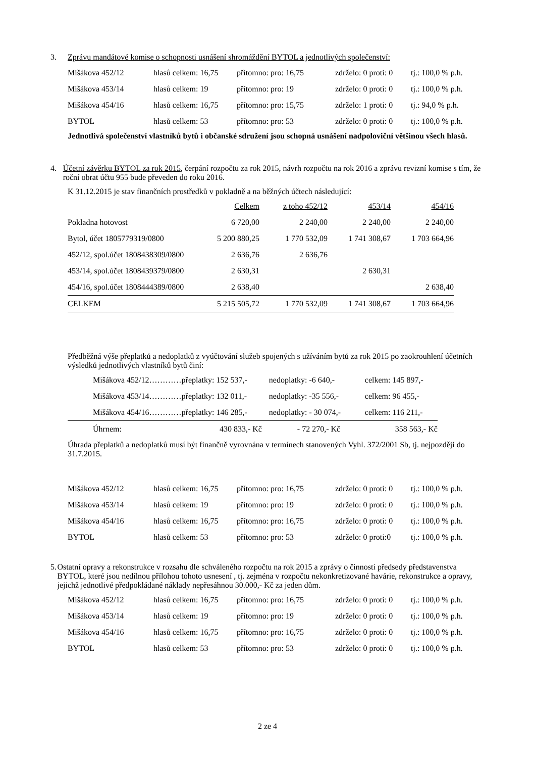3. Zprávu mandátové komise o schopnosti usnášení shromáždění BYTOL a jednotlivých společenství:
| Mišákova 452/12 | hlasů celkem: 16,75 | přítomno: pro: 16,75 | zdrželo: 0 proti: 0 | tj.: 100,0 % p.h. |
| Mišákova 453/14 | hlasů celkem: 19 | přítomno: pro: 19 | zdrželo: 0 proti: 0 | tj.: 100,0 % p.h. |
| Mišákova 454/16 | hlasů celkem: 16,75 | přítomno: pro: 15,75 | zdrželo: 1 proti: 0 | tj.: 94,0 % p.h. |
| BYTOL | hlasů celkem: 53 | přítomno: pro: 53 | zdrželo: 0 proti: 0 | tj.: 100,0 % p.h. |
Jednotlivá společenství vlastníků bytů i občanské sdružení jsou schopná usnášení nadpoloviční většinou všech hlasů.
4. Účetní závěrku BYTOL za rok 2015, čerpání rozpočtu za rok 2015, návrh rozpočtu na rok 2016 a zprávu revizní komise s tím, že roční obrat účtu 955 bude převeden do roku 2016.
K 31.12.2015 je stav finančních prostředků v pokladně a na běžných účtech následující:
| | Celkem | z toho 452/12 | 453/14 | 454/16 |
| Pokladna hotovost | 6 720,00 | 2 240,00 | 2 240,00 | 2 240,00 |
| Bytol, účet 1805779319/0800 | 5 200 880,25 | 1 770 532,09 | 1 741 308,67 | 1 703 664,96 |
| 452/12, spol.účet 1808438309/0800 | 2 636,76 | 2 636,76 | | |
| 453/14, spol.účet 1808439379/0800 | 2 630,31 | | 2 630,31 | |
| 454/16, spol.účet 1808444389/0800 | 2 638,40 | | | 2 638,40 |
| CELKEM | 5 215 505,72 | 1 770 532,09 | 1 741 308,67 | 1 703 664,96 |
Předběžná výše přeplatků a nedoplatků z vyúčtování služeb spojených s užíváním bytů za rok 2015 po zaokrouhlení účetních výsledků jednotlivých vlastníků bytů činí:
| | Mišákova 452/12…………přeplatky: 152 537,- | nedoplatky: -6 640,- | celkem: 145 897,- |
| | Mišákova 453/14…………přeplatky: 132 011,- | nedoplatky: -35 556,- | celkem: 96 455,- |
| | Mišákova 454/16…………přeplatky: 146 285,- | nedoplatky: - 30 074,- | celkem: 116 211,- |
| | Úhrnem: 430 833,- Kč | - 72 270,- Kč | 358 563,- Kč |
Úhrada přeplatků a nedoplatků musí být finančně vyrovnána v termínech stanovených Vyhl. 372/2001 Sb, tj. nejpozději do 31.7.2015.
| Mišákova 452/12 | hlasů celkem: 16,75 | přítomno: pro: 16,75 | zdrželo: 0 proti: 0 | tj.: 100,0 % p.h. |
| Mišákova 453/14 | hlasů celkem: 19 | přítomno: pro: 19 | zdrželo: 0 proti: 0 | tj.: 100,0 % p.h. |
| Mišákova 454/16 | hlasů celkem: 16,75 | přítomno: pro: 16,75 | zdrželo: 0 proti: 0 | tj.: 100,0 % p.h. |
| BYTOL | hlasů celkem: 53 | přítomno: pro: 53 | zdrželo: 0 proti:0 | tj.: 100,0 % p.h. |
5. Ostatní opravy a rekonstrukce v rozsahu dle schváleného rozpočtu na rok 2015 a zprávy o činnosti předsedy představenstva BYTOL, které jsou nedílnou přílohou tohoto usnesení , tj. zejména v rozpočtu nekonkretizované havárie, rekonstrukce a opravy, jejichž jednotlivé předpokládané náklady nepřesáhnou 30.000,- Kč za jeden dům.
| Mišákova 452/12 | hlasů celkem: 16,75 | přítomno: pro: 16,75 | zdrželo: 0 proti: 0 | tj.: 100,0 % p.h. |
| Mišákova 453/14 | hlasů celkem: 19 | přítomno: pro: 19 | zdrželo: 0 proti: 0 | tj.: 100,0 % p.h. |
| Mišákova 454/16 | hlasů celkem: 16,75 | přítomno: pro: 16,75 | zdrželo: 0 proti: 0 | tj.: 100,0 % p.h. |
| BYTOL | hlasů celkem: 53 | přítomno: pro: 53 | zdrželo: 0 proti: 0 | tj.: 100,0 % p.h. |
2 ze 4